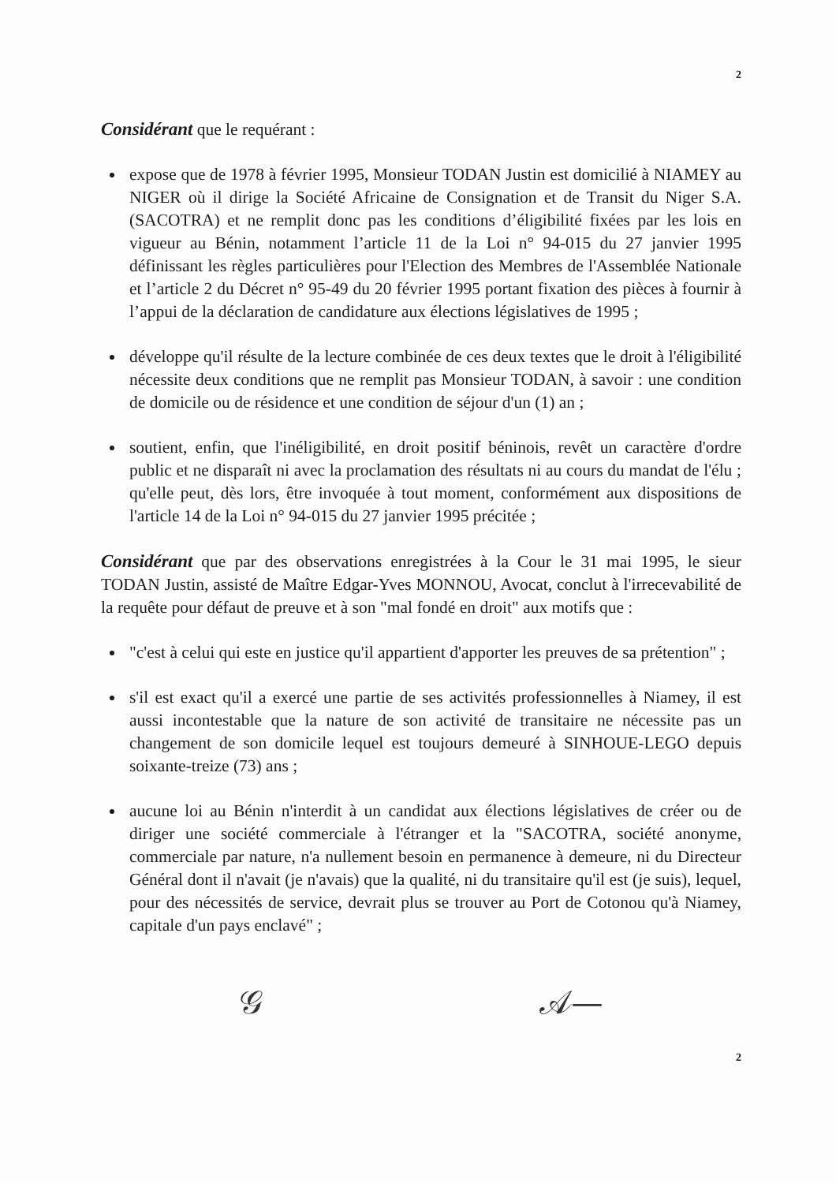2
Considérant que le requérant :
expose que de 1978 à février 1995, Monsieur TODAN Justin est domicilié à NIAMEY au NIGER où il dirige la Société Africaine de Consignation et de Transit du Niger S.A. (SACOTRA) et ne remplit donc pas les conditions d’éligibilité fixées par les lois en vigueur au Bénin, notamment l’article 11 de la Loi n° 94-015 du 27 janvier 1995 définissant les règles particulières pour l'Election des Membres de l'Assemblée Nationale et l’article 2 du Décret n° 95-49 du 20 février 1995 portant fixation des pièces à fournir à l’appui de la déclaration de candidature aux élections législatives de 1995 ;
développe qu'il résulte de la lecture combinée de ces deux textes que le droit à l'éligibilité nécessite deux conditions que ne remplit pas Monsieur TODAN, à savoir : une condition de domicile ou de résidence et une condition de séjour d'un (1) an ;
soutient, enfin, que l'inéligibilité, en droit positif béninois, revêt un caractère d'ordre public et ne disparaît ni avec la proclamation des résultats ni au cours du mandat de l'élu ; qu'elle peut, dès lors, être invoquée à tout moment, conformément aux dispositions de l'article 14 de la Loi n° 94-015 du 27 janvier 1995 précitée ;
Considérant que par des observations enregistrées à la Cour le 31 mai 1995, le sieur TODAN Justin, assisté de Maître Edgar-Yves MONNOU, Avocat, conclut à l'irrecevabilité de la requête pour défaut de preuve et à son "mal fondé en droit" aux motifs que :
"c'est à celui qui este en justice qu'il appartient d'apporter les preuves de sa prétention" ;
s'il est exact qu'il a exercé une partie de ses activités professionnelles à Niamey, il est aussi incontestable que la nature de son activité de transitaire ne nécessite pas un changement de son domicile lequel est toujours demeuré à SINHOUE-LEGO depuis soixante-treize (73) ans ;
aucune loi au Bénin n'interdit à un candidat aux élections législatives de créer ou de diriger une société commerciale à l'étranger et la "SACOTRA, société anonyme, commerciale par nature, n'a nullement besoin en permanence à demeure, ni du Directeur Général dont il n'avait (je n'avais) que la qualité, ni du transitaire qu'il est (je suis), lequel, pour des nécessités de service, devrait plus se trouver au Port de Cotonou qu'à Niamey, capitale d'un pays enclavé" ;
𝒢 𝒜—
2